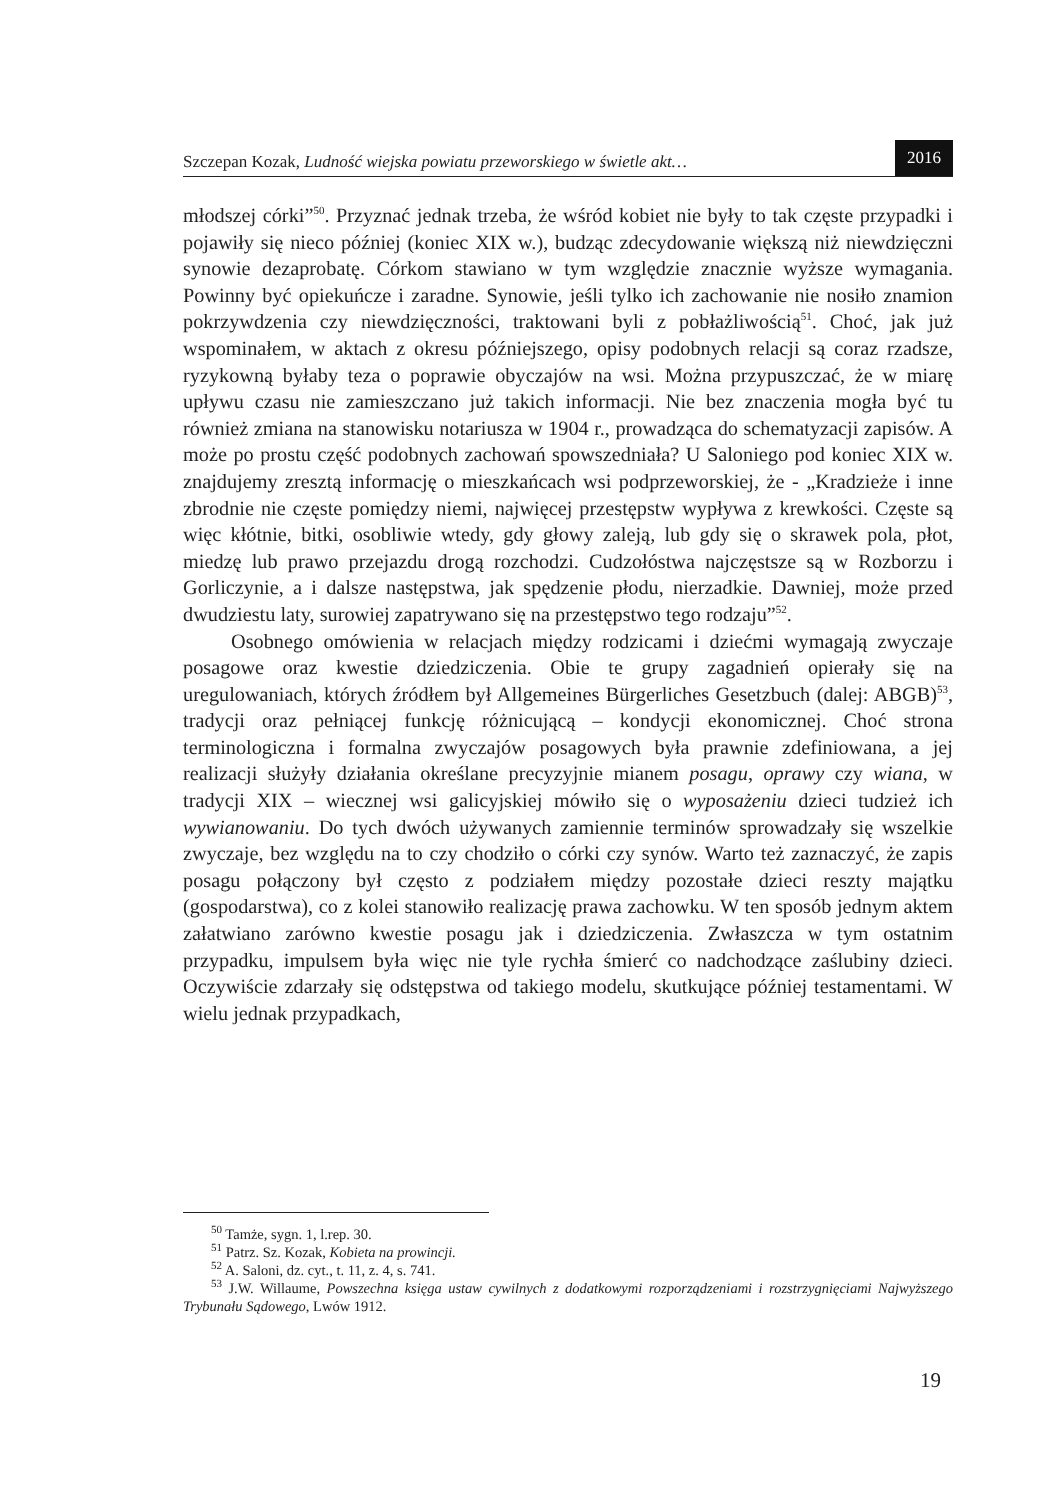Szczepan Kozak, Ludność wiejska powiatu przeworskiego w świetle akt… 2016
młodszej córki”<sup>50</sup>. Przyznać jednak trzeba, że wśród kobiet nie były to tak częste przypadki i pojawiły się nieco później (koniec XIX w.), budząc zdecydowanie większą niż niewdzięczni synowie dezaprobatę. Córkom stawiano w tym względzie znacznie wyższe wymagania. Powinny być opiekuńcze i zaradne. Synowie, jeśli tylko ich zachowanie nie nosiło znamion pokrzywdzenia czy niewdzięczności, traktowani byli z pobłażliwością<sup>51</sup>. Choć, jak już wspominałem, w aktach z okresu późniejszego, opisy podobnych relacji są coraz rzadsze, ryzykowną byłaby teza o poprawie obyczajów na wsi. Można przypuszczać, że w miarę upływu czasu nie zamieszczano już takich informacji. Nie bez znaczenia mogła być tu również zmiana na stanowisku notariusza w 1904 r., prowadząca do schematyzacji zapisów. A może po prostu część podobnych zachowań spowszedniała? U Saloniego pod koniec XIX w. znajdujemy zresztą informację o mieszkańcach wsi podprzeworskiej, że - „Kradzieże i inne zbrodnie nie częste pomiędzy niemi, najwięcej przestępstw wypływa z krewkości. Częste są więc kłótnie, bitki, osobliwie wtedy, gdy głowy zaleją, lub gdy się o skrawek pola, płot, miedzę lub prawo przejazdu drogą rozchodzi. Cudzołóstwa najczęstsze są w Rozborzu i Gorliczynie, a i dalsze następstwa, jak spędzenie płodu, nierzadkie. Dawniej, może przed dwudziestu laty, surowiej zapatrywano się na przestępstwo tego rodzaju”<sup>52</sup>.
Osobnego omówienia w relacjach między rodzicami i dziećmi wymagają zwyczaje posagowe oraz kwestie dziedziczenia. Obie te grupy zagadnień opierały się na uregulowaniach, których źródłem był Allgemeines Bürgerliches Gesetzbuch (dalej: ABGB)<sup>53</sup>, tradycji oraz pełniącej funkcję różnicującą – kondycji ekonomicznej. Choć strona terminologiczna i formalna zwyczajów posagowych była prawnie zdefiniowana, a jej realizacji służyły działania określane precyzyjnie mianem posagu, oprawy czy wiana, w tradycji XIX – wiecznej wsi galicyjskiej mówiło się o wyposażeniu dzieci tudzież ich wywianowaniu. Do tych dwóch używanych zamiennie terminów sprowadzały się wszelkie zwyczaje, bez względu na to czy chodziło o córki czy synów. Warto też zaznaczyć, że zapis posagu połączony był często z podziałem między pozostałe dzieci reszty majątku (gospodarstwa), co z kolei stanowiło realizację prawa zachowku. W ten sposób jednym aktem załatwiano zarówno kwestie posagu jak i dziedziczenia. Zwłaszcza w tym ostatnim przypadku, impulsem była więc nie tyle rychła śmierć co nadchodzące zaślubiny dzieci. Oczywiście zdarzały się odstępstwa od takiego modelu, skutkujące później testamentami. W wielu jednak przypadkach,
<sup>50</sup> Tamże, sygn. 1, l.rep. 30.
<sup>51</sup> Patrz. Sz. Kozak, Kobieta na prowincji.
<sup>52</sup> A. Saloni, dz. cyt., t. 11, z. 4, s. 741.
<sup>53</sup> J.W. Willaume, Powszechna księga ustaw cywilnych z dodatkowymi rozporządzeniami i rozstrzygnięciami Najwyższego Trybunału Sądowego, Lwów 1912.
19